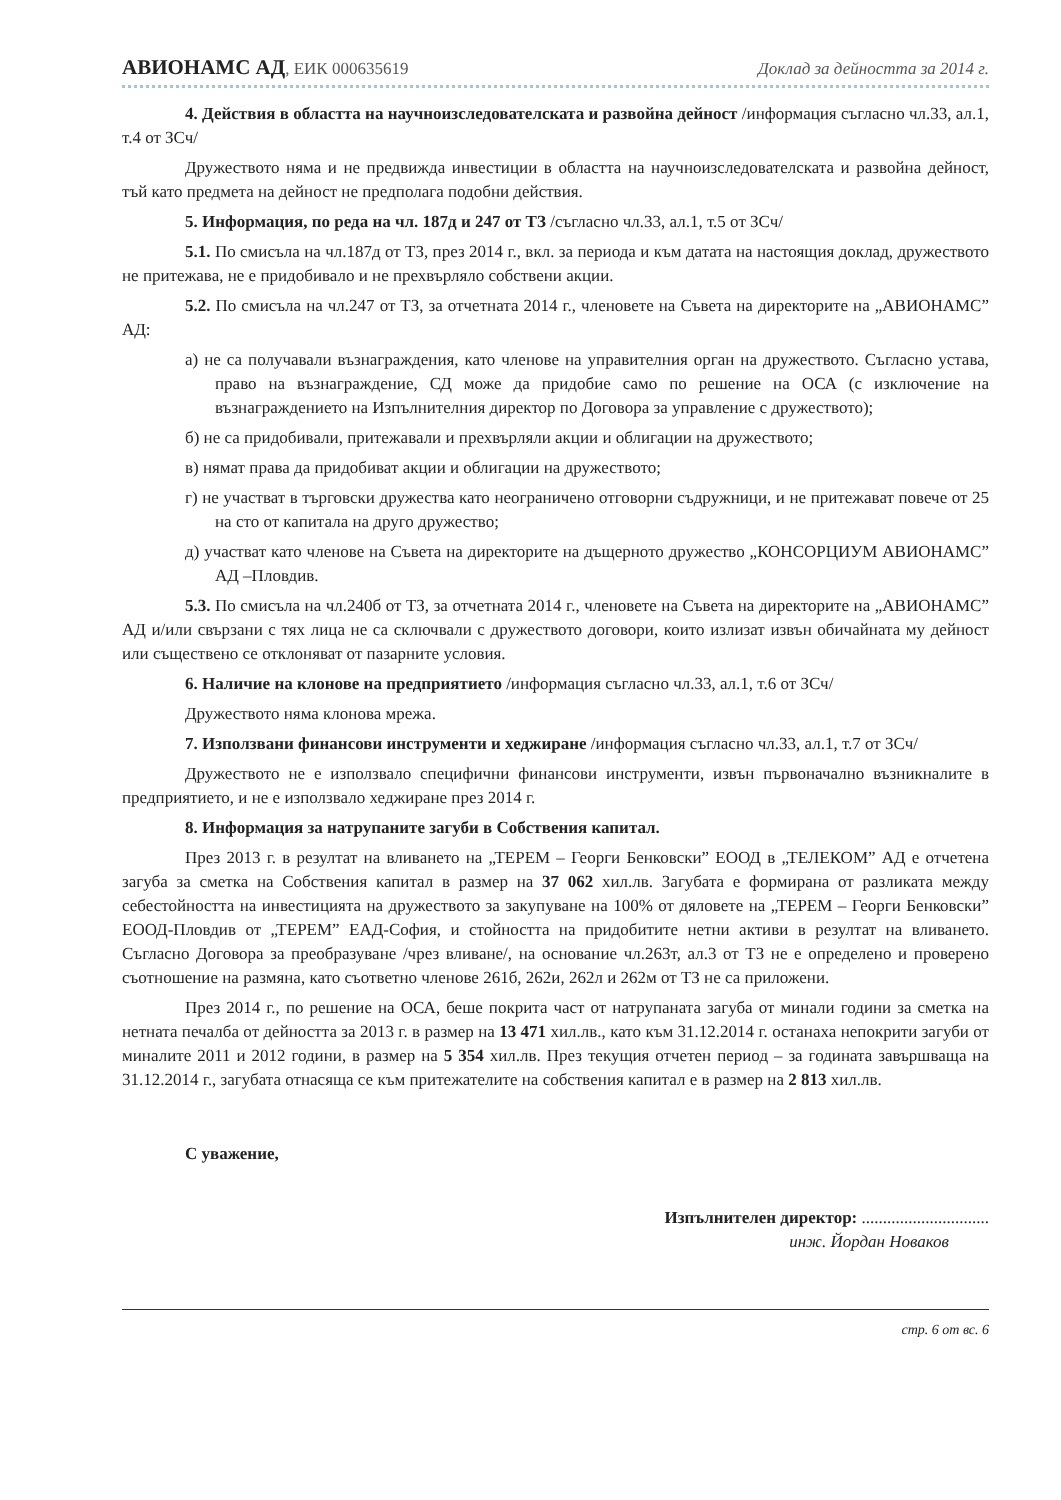АВИОНАМС АД, ЕИК 000635619 Доклад за дейността за 2014 г.
4. Действия в областта на научноизследователската и развойна дейност /информация съгласно чл.33, ал.1, т.4 от ЗСч/
Дружеството няма и не предвижда инвестиции в областта на научноизследователската и развойна дейност, тъй като предмета на дейност не предполага подобни действия.
5. Информация, по реда на чл. 187д и 247 от ТЗ /съгласно чл.33, ал.1, т.5 от ЗСч/
5.1. По смисъла на чл.187д от ТЗ, през 2014 г., вкл. за периода и към датата на настоящия доклад, дружеството не притежава, не е придобивало и не прехвърляло собствени акции.
5.2. По смисъла на чл.247 от ТЗ, за отчетната 2014 г., членовете на Съвета на директорите на „АВИОНАМС” АД:
а) не са получавали възнаграждения, като членове на управителния орган на дружеството. Съгласно устава, право на възнаграждение, СД може да придобие само по решение на ОСА (с изключение на възнаграждението на Изпълнителния директор по Договора за управление с дружеството);
б) не са придобивали, притежавали и прехвърляли акции и облигации на дружеството;
в) нямат права да придобиват акции и облигации на дружеството;
г) не участват в търговски дружества като неограничено отговорни съдружници, и не притежават повече от 25 на сто от капитала на друго дружество;
д) участват като членове на Съвета на директорите на дъщерното дружество „КОНСОРЦИУМ АВИОНАМС” АД –Пловдив.
5.3. По смисъла на чл.240б от ТЗ, за отчетната 2014 г., членовете на Съвета на директорите на „АВИОНАМС” АД и/или свързани с тях лица не са сключвали с дружеството договори, които излизат извън обичайната му дейност или съществено се отклоняват от пазарните условия.
6. Наличие на клонове на предприятието /информация съгласно чл.33, ал.1, т.6 от ЗСч/
Дружеството няма клонова мрежа.
7. Използвани финансови инструменти и хеджиране /информация съгласно чл.33, ал.1, т.7 от ЗСч/
Дружеството не е използвало специфични финансови инструменти, извън първоначално възникналите в предприятието, и не е използвало хеджиране през 2014 г.
8. Информация за натрупаните загуби в Собствения капитал.
През 2013 г. в резултат на вливането на „ТЕРЕМ – Георги Бенковски” ЕООД в „ТЕЛЕКОМ” АД е отчетена загуба за сметка на Собствения капитал в размер на 37 062 хил.лв. Загубата е формирана от разликата между себестойността на инвестицията на дружеството за закупуване на 100% от дяловете на „ТЕРЕМ – Георги Бенковски” ЕООД-Пловдив от „ТЕРЕМ” ЕАД-София, и стойността на придобитите нетни активи в резултат на вливането. Съгласно Договора за преобразуване /чрез вливане/, на основание чл.263т, ал.3 от ТЗ не е определено и проверено съотношение на размяна, като съответно членове 261б, 262и, 262л и 262м от ТЗ не са приложени.
През 2014 г., по решение на ОСА, беше покрита част от натрупаната загуба от минали години за сметка на нетната печалба от дейността за 2013 г. в размер на 13 471 хил.лв., като към 31.12.2014 г. останаха непокрити загуби от миналите 2011 и 2012 години, в размер на 5 354 хил.лв. През текущия отчетен период – за годината завършваща на 31.12.2014 г., загубата отнасяща се към притежателите на собствения капитал е в размер на 2 813 хил.лв.
С уважение,
Изпълнителен директор: ..............................
инж. Йордан Новаков
стр. 6 от вс. 6